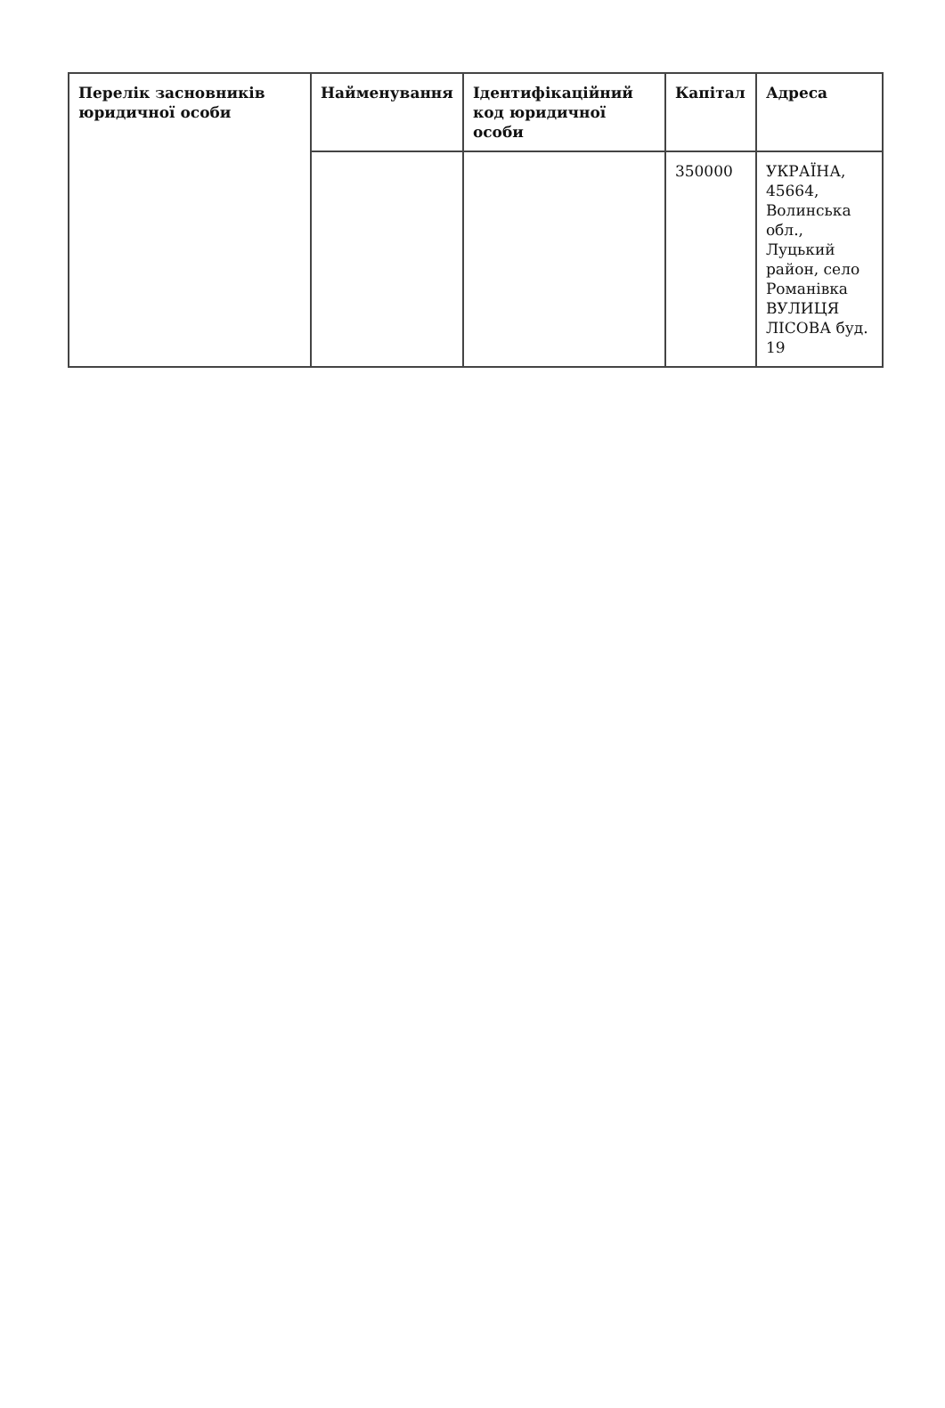| Перелік засновників юридичної особи | Найменування | Ідентифікаційний код юридичної особи | Капітал | Адреса |
| --- | --- | --- | --- | --- |
| | | | 350000 | УКРАЇНА, 45664, Волинська обл., Луцький район, село Романівка ВУЛИЦЯ ЛІСОВА буд. 19 |